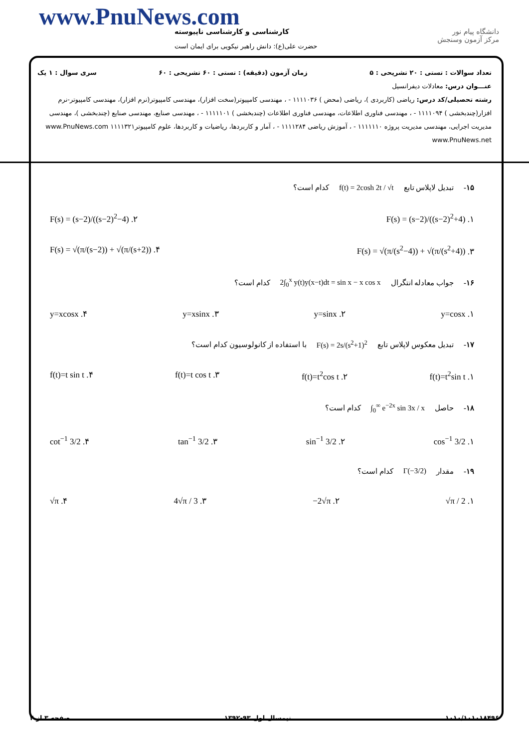www.PnuNews.com
کارشناسی و کارشناسی ناپیوسته
حضرت علی(ع): دانش راهبر نیکویی برای ایمان است
دانشگاه پیام نور
مرکز آزمون وسنجش
تعداد سوالات : تستی : ۲۰ تشریحی : ۵ زمان آزمون (دقیقه) : تستی : ۶۰ تشریحی : ۶۰ سری سوال : ۱ یک
عنـــوان درس: معادلات دیفرانسیل
رشته تحصیلی/کد درس: ریاضی (کاربردی )، ریاضی (محض ) ۱۱۱۱۰۳۶ - ، مهندسی کامپیوتر(سخت افزار)، مهندسی کامپیوتر(نرم افزار)، مهندسی کامپیوتر-نرم افزار(چندبخشی ) ۱۱۱۱۰۹۴ - ، مهندسی فناوری اطلاعات، مهندسی فناوری اطلاعات (چندبخشی ) ۱۱۱۱۱۰۱ - ، مهندسی صنایع، مهندسی صنایع (چندبخشی )، مهندسی مدیریت اجرایی، مهندسی مدیریت پروژه ۱۱۱۱۱۱۰ - ، آموزش ریاضی ۱۱۱۱۲۸۴ - ، آمار و کاربردها، ریاضیات و کاربردها، علوم کامپیوتر۱۱۱۱۳۲۱ www.PnuNews.com www.PnuNews.net
۱۵- تبدیل لاپلاس تابع f(t) = 2cosh 2t / √t کدام است؟
۱. F(s) = (s−2)/((s−2)<sup>2</sup>+4) ۲. F(s) = (s−2)/((s−2)<sup>2</sup>−4)
۳. F(s) = √(π/(s<sup>2</sup>−4)) + √(π/(s<sup>2</sup>+4)) ۴. F(s) = √(π/(s−2)) + √(π/(s+2))
۱۶- جواب معادله انتگرال 2∫<sub>0</sub><sup>x</sup> y(t)y(x−t)dt = sin x − x cos x کدام است؟
۱. y=cosx ۲. y=sinx ۳. y=xsinx ۴. y=xcosx
۱۷- تبدیل معکوس لاپلاس تابع F(s) = 2s/(s<sup>2</sup>+1)<sup>2</sup> با استفاده از کانولوسیون کدام است؟
۱. f(t)=t<sup>2</sup>sin t ۲. f(t)=t<sup>2</sup>cos t ۳. f(t)=t cos t ۴. f(t)=t sin t
۱۸- حاصل ∫<sub>0</sub><sup>∞</sup> e<sup>−2x</sup> sin 3x / x کدام است؟
۱. cos<sup>−1</sup> 3/2 ۲. sin<sup>−1</sup> 3/2 ۳. tan<sup>−1</sup> 3/2 ۴. cot<sup>−1</sup> 3/2
۱۹- مقدار Γ(−3/2) کدام است؟
۱. √π / 2 ۲. −2√π ۳. 4√π / 3 ۴. √π
۱۰۱۰/۱۰۱۰۱۸۴۹۶ نیمسال اول ۹۳-۱۳۹۲ صفحه ۳ از ۴